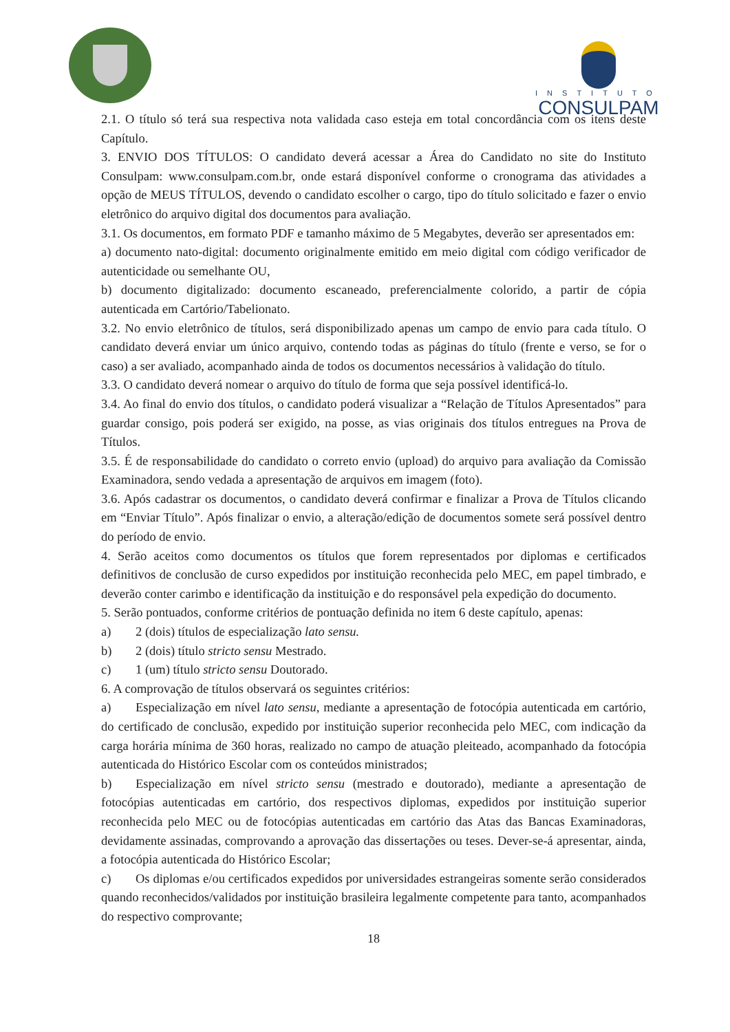INSTITUTO
CONSULPAM
2.1. O título só terá sua respectiva nota validada caso esteja em total concordância com os itens deste Capítulo.
3. ENVIO DOS TÍTULOS: O candidato deverá acessar a Área do Candidato no site do Instituto Consulpam: www.consulpam.com.br, onde estará disponível conforme o cronograma das atividades a opção de MEUS TÍTULOS, devendo o candidato escolher o cargo, tipo do título solicitado e fazer o envio eletrônico do arquivo digital dos documentos para avaliação.
3.1. Os documentos, em formato PDF e tamanho máximo de 5 Megabytes, deverão ser apresentados em:
a) documento nato-digital: documento originalmente emitido em meio digital com código verificador de autenticidade ou semelhante OU,
b) documento digitalizado: documento escaneado, preferencialmente colorido, a partir de cópia autenticada em Cartório/Tabelionato.
3.2. No envio eletrônico de títulos, será disponibilizado apenas um campo de envio para cada título. O candidato deverá enviar um único arquivo, contendo todas as páginas do título (frente e verso, se for o caso) a ser avaliado, acompanhado ainda de todos os documentos necessários à validação do título.
3.3. O candidato deverá nomear o arquivo do título de forma que seja possível identificá-lo.
3.4. Ao final do envio dos títulos, o candidato poderá visualizar a “Relação de Títulos Apresentados” para guardar consigo, pois poderá ser exigido, na posse, as vias originais dos títulos entregues na Prova de Títulos.
3.5. É de responsabilidade do candidato o correto envio (upload) do arquivo para avaliação da Comissão Examinadora, sendo vedada a apresentação de arquivos em imagem (foto).
3.6. Após cadastrar os documentos, o candidato deverá confirmar e finalizar a Prova de Títulos clicando em “Enviar Título”. Após finalizar o envio, a alteração/edição de documentos somete será possível dentro do período de envio.
4. Serão aceitos como documentos os títulos que forem representados por diplomas e certificados definitivos de conclusão de curso expedidos por instituição reconhecida pelo MEC, em papel timbrado, e deverão conter carimbo e identificação da instituição e do responsável pela expedição do documento.
5. Serão pontuados, conforme critérios de pontuação definida no item 6 deste capítulo, apenas:
a) 2 (dois) títulos de especialização lato sensu.
b) 2 (dois) título stricto sensu Mestrado.
c) 1 (um) título stricto sensu Doutorado.
6. A comprovação de títulos observará os seguintes critérios:
a) Especialização em nível lato sensu, mediante a apresentação de fotocópia autenticada em cartório, do certificado de conclusão, expedido por instituição superior reconhecida pelo MEC, com indicação da carga horária mínima de 360 horas, realizado no campo de atuação pleiteado, acompanhado da fotocópia autenticada do Histórico Escolar com os conteúdos ministrados;
b) Especialização em nível stricto sensu (mestrado e doutorado), mediante a apresentação de fotocópias autenticadas em cartório, dos respectivos diplomas, expedidos por instituição superior reconhecida pelo MEC ou de fotocópias autenticadas em cartório das Atas das Bancas Examinadoras, devidamente assinadas, comprovando a aprovação das dissertações ou teses. Dever-se-á apresentar, ainda, a fotocópia autenticada do Histórico Escolar;
c) Os diplomas e/ou certificados expedidos por universidades estrangeiras somente serão considerados quando reconhecidos/validados por instituição brasileira legalmente competente para tanto, acompanhados do respectivo comprovante;
18